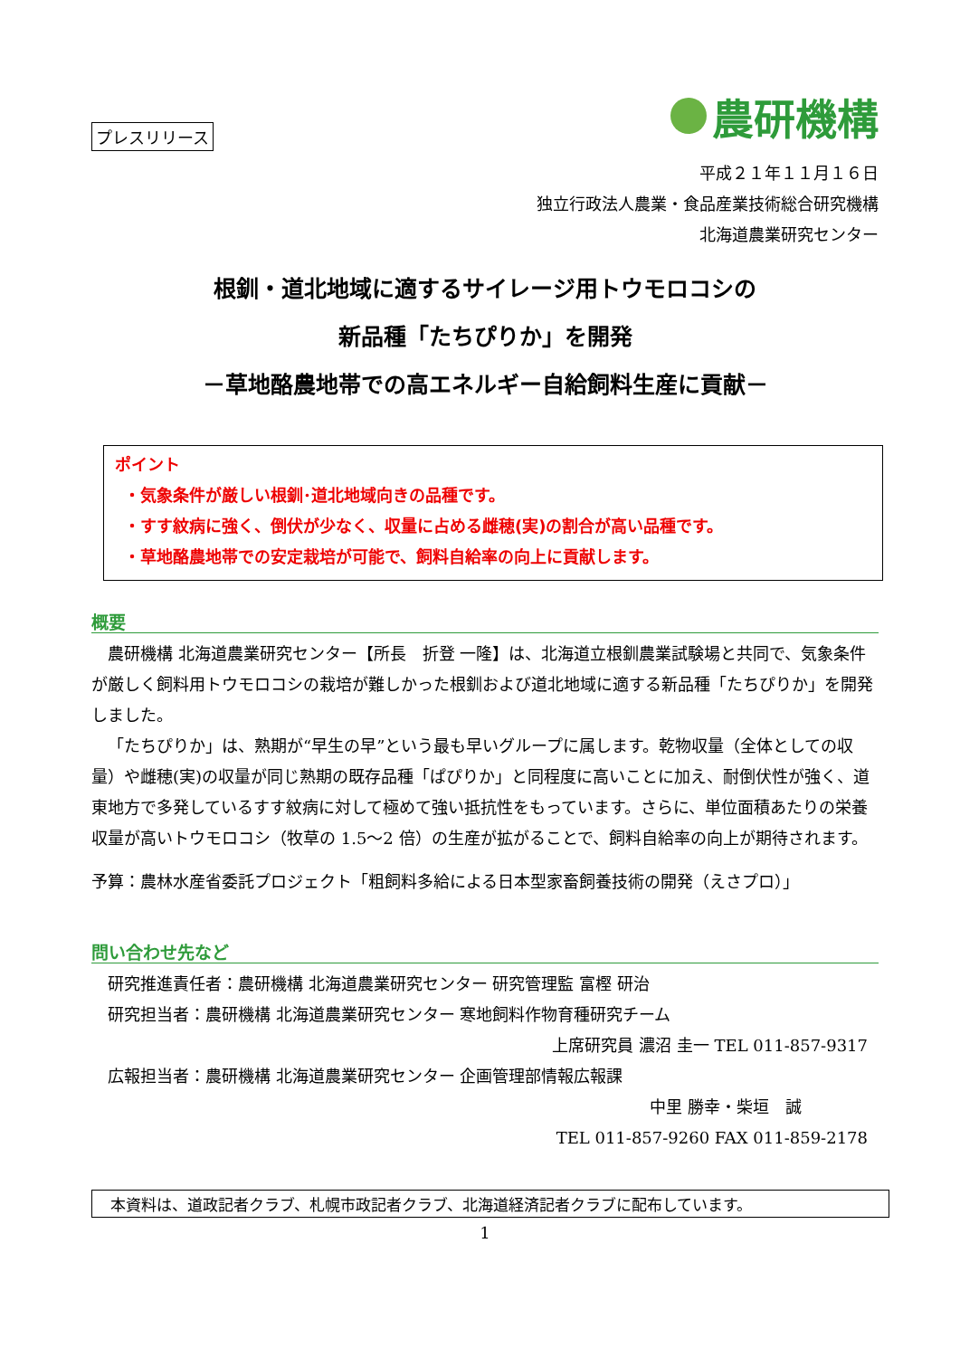プレスリリース
農研機構
平成２１年１１月１６日
独立行政法人農業・食品産業技術総合研究機構
北海道農業研究センター
根釧・道北地域に適するサイレージ用トウモロコシの
新品種「たちぴりか」を開発
－草地酪農地帯での高エネルギー自給飼料生産に貢献－
ポイント
・気象条件が厳しい根釧･道北地域向きの品種です。
・すす紋病に強く、倒伏が少なく、収量に占める雌穂(実)の割合が高い品種です。
・草地酪農地帯での安定栽培が可能で、飼料自給率の向上に貢献します。
概要
農研機構 北海道農業研究センター【所長　折登 一隆】は、北海道立根釧農業試験場と共同で、気象条件が厳しく飼料用トウモロコシの栽培が難しかった根釧および道北地域に適する新品種「たちぴりか」を開発しました。
「たちぴりか」は、熟期が“早生の早”という最も早いグループに属します。乾物収量（全体としての収量）や雌穂(実)の収量が同じ熟期の既存品種「ぱぴりか」と同程度に高いことに加え、耐倒伏性が強く、道東地方で多発しているすす紋病に対して極めて強い抵抗性をもっています。さらに、単位面積あたりの栄養収量が高いトウモロコシ（牧草の 1.5～2 倍）の生産が拡がることで、飼料自給率の向上が期待されます。
予算：農林水産省委託プロジェクト「粗飼料多給による日本型家畜飼養技術の開発（えさプロ）」
問い合わせ先など
研究推進責任者：農研機構 北海道農業研究センター 研究管理監 富樫 研治
研究担当者：農研機構 北海道農業研究センター 寒地飼料作物育種研究チーム
上席研究員 濃沼 圭一 TEL 011-857-9317
広報担当者：農研機構 北海道農業研究センター 企画管理部情報広報課
中里 勝幸・柴垣　誠
TEL 011-857-9260 FAX 011-859-2178
本資料は、道政記者クラブ、札幌市政記者クラブ、北海道経済記者クラブに配布しています。
1